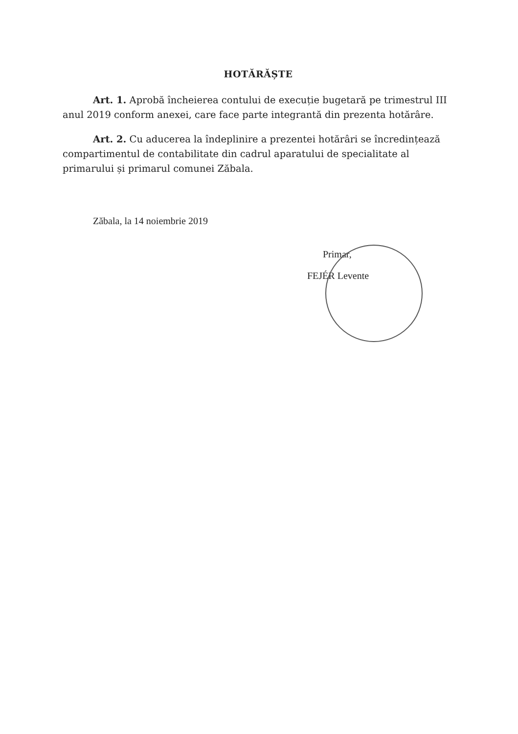HOTĂRĂȘTE
Art. 1. Aprobă încheierea contului de execuție bugetară pe trimestrul III anul 2019 conform anexei, care face parte integrantă din prezenta hotărâre.
Art. 2. Cu aducerea la îndeplinire a prezentei hotărâri se încredințează compartimentul de contabilitate din cadrul aparatului de specialitate al primarului și primarul comunei Zăbala.
Zăbala, la 14 noiembrie 2019
Primar,
FEJÉR Levente